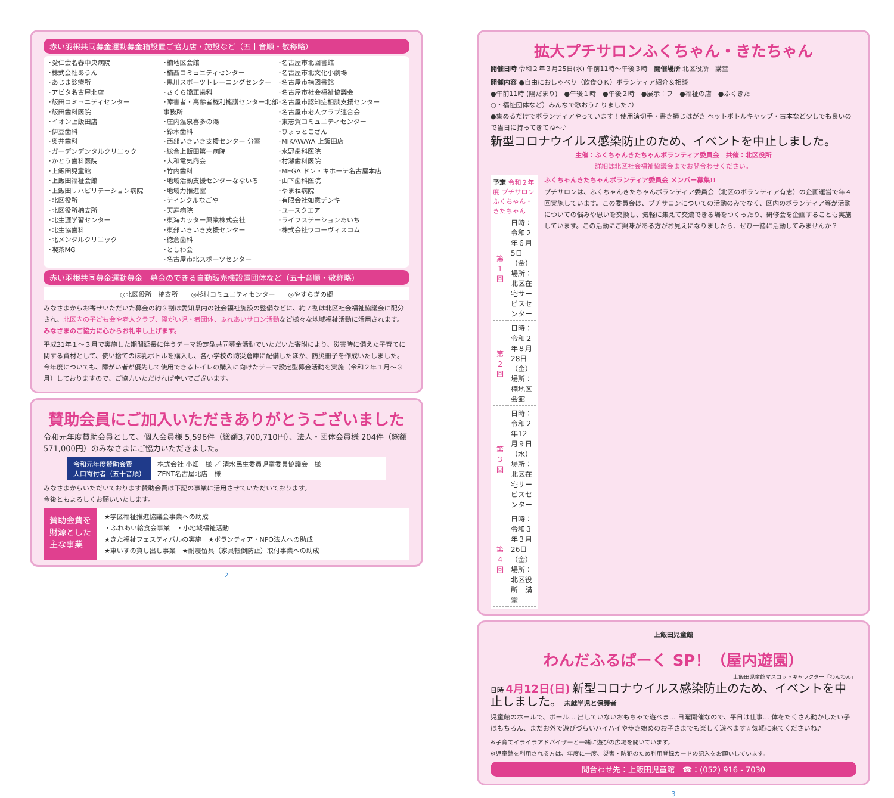赤い羽根共同募金運動募金箱設置ご協力店・施設など（五十音順・敬称略）
･愛仁会名春中央病院
･株式会社あうん
･あじま診療所
･アピタ名古屋北店
･飯田コミュニティセンター
･飯田歯科医院
･イオン上飯田店
･伊豆歯科
･奥井歯科
･ガーデンデンタルクリニック
･かとう歯科医院
･上飯田児童館
･上飯田福祉会館
･上飯田リハビリテーション病院
･北区役所
･北区役所楠支所
･北生涯学習センター
･北生協歯科
･北メンタルクリニック
･喫茶MG
･楠地区会館
･楠西コミュニティセンター
･黒川スポーツトレーニングセンター
･さくら矯正歯科
･障害者・高齢者権利擁護センター北部事務所
･庄内温泉喜多の湯
･鈴木歯科
･西部いきいき支援センター 分室
･総合上飯田第一病院
･大和電気商会
･竹内歯科
･地域活動支援センターなないろ
･地域力推進室
･ティンクルなごや
･天寿病院
･東海カッター興業株式会社
･東部いきいき支援センター
･徳倉歯科
･としわ会
･名古屋市北スポーツセンター
･名古屋市北図書館
･名古屋市北文化小劇場
･名古屋市楠図書館
･名古屋市社会福祉協議会
･名古屋市認知症相談支援センター
･名古屋市老人クラブ連合会
･東志賀コミュニティセンター
･ひょっとこさん
･MIKAWAYA 上飯田店
･水野歯科医院
･村瀬歯科医院
･MEGA ドン・キホーテ名古屋本店
･山下歯科医院
･やまね病院
･有限会社如意デンキ
･ユースクエア
･ライフステーションあいち
･株式会社ワコーヴィスコム
赤い羽根共同募金運動募金　募金のできる自動販売機設置団体など（五十音順・敬称略）
◎北区役所　楠支所　　◎杉村コミュニティセンター　　◎やすらぎの郷
みなさまからお寄せいただいた募金の約３割は愛知県内の社会福祉施設の整備などに、約７割は北区社会福祉協議会に配分され、北区内の子ども会や老人クラブ、障がい児・者団体、ふれあいサロン活動など様々な地域福祉活動に活用されます。
みなさまのご協力に心からお礼申し上げます。
平成31年１～３月で実施した期間延長に伴うテーマ設定型共同募金活動でいただいた寄附により、災害時に備えた子育てに関する資材として、使い捨てのほ乳ボトルを購入し、各小学校の防災倉庫に配備したほか、防災冊子を作成いたしました。今年度についても、障がい者が優先して使用できるトイレの購入に向けたテーマ設定型募金活動を実施（令和２年１月～３月）しておりますので、ご協力いただければ幸いでございます。
賛助会員にご加入いただきありがとうございました
令和元年度賛助会員として、個人会員様 5,596件（総額3,700,710円）、法人・団体会員様 204件（総額571,000円）のみなさまにご協力いただきました。
令和元年度賛助会費
大口寄付者（五十音順）
株式会社 小畑　様 ／ 清水民生委員児童委員協議会　様
ZENT名古屋北店　様
みなさまからいただいております賛助会費は下記の事業に活用させていただいております。
今後ともよろしくお願いいたします。
賛助会費を
財源とした
主な事業
★学区福祉推進協議会事業への助成
・ふれあい給食会事業　・小地域福祉活動
★きた福祉フェスティバルの実施　★ボランティア・NPO法人への助成
★車いすの貸し出し事業　★耐震留具（家具転倒防止）取付事業への助成
2
拡大プチサロンふくちゃん・きたちゃん
開催日時 令和２年３月25日(水) 午前11時～午後３時　開催場所 北区役所　講堂
開催内容 ●自由におしゃべり（飲食ＯＫ）ボランティア紹介＆相談
●午前11時 (陽だまり)　●午後１時　●午後２時　●展示：フ　●福祉の店　●ふくきた
○・福祉団体など）みんなで歌おう♪ りました♪）
●集めるだけでボランティアやっています！使用済切手・書き損じはがき ペットボトルキャップ・古本など少しでも良いので当日に持ってきてね～♪
新型コロナウイルス感染防止のため、イベントを中止しました。
主催：ふくちゃんきたちゃんボランティア委員会　共催：北区役所
詳細は北区社会福祉協議会までお問合わせください。
予定 令和２年度 プチサロンふくちゃん・きたちゃん
| 第１回 | 日時：令和２年６月5日（金） 場所：北区在宅サービスセンター |
| 第２回 | 日時：令和２年８月28日（金） 場所：楠地区会館 |
| 第３回 | 日時：令和２年12月９日（水） 場所：北区在宅サービスセンター |
| 第４回 | 日時：令和３年３月26日（金） 場所：北区役所 講堂 |
ふくちゃんきたちゃんボランティア委員会 メンバー募集!!
プチサロンは、ふくちゃんきたちゃんボランティア委員会（北区のボランティア有志）の企画運営で年４回実施しています。この委員会は、プチサロンについての活動のみでなく、区内のボランティア等が活動についての悩みや思いを交換し、気軽に集えて交流できる場をつくったり、研修会を企画することも実施しています。この活動にご興味がある方がお見えになりましたら、ぜひ一緒に活動してみませんか？
上飯田児童館
わんだふるぱーく SP！（屋内遊園）
上飯田児童館マスコットキャラクター「わんわん」
日時 4月12日(日) 新型コロナウイルス感染防止のため、イベントを中止しました。 未就学児と保護者
児童館のホールで、ボール… 出していないおもちゃで遊べま… 日曜開催なので、平日は仕事… 体をたくさん動かしたい子はもちろん、まだお外で遊びづらいハイハイや歩き始めのお子さまでも楽しく遊べます☆気軽に来てくださいね♪
※子育てイライラアドバイザーと一緒に遊びの広場を開いています。
※児童館を利用される方は、年度に一度、災害・防犯のため利用登録カードの記入をお願いしています。
問合わせ先：上飯田児童館　☎：(052) 916 - 7030
3